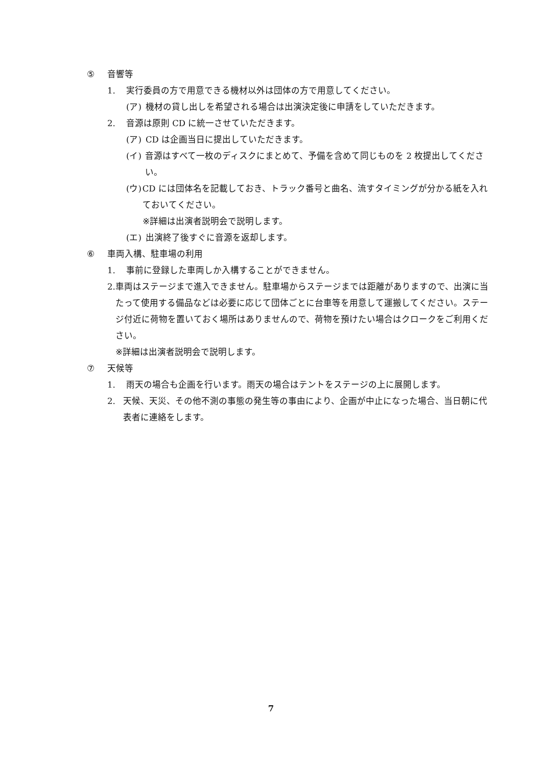⑤ 音響等
1. 実行委員の方で用意できる機材以外は団体の方で用意してください。
(ア) 機材の貸し出しを希望される場合は出演決定後に申請をしていただきます。
2. 音源は原則 CD に統一させていただきます。
(ア) CD は企画当日に提出していただきます。
(イ) 音源はすべて一枚のディスクにまとめて、予備を含めて同じものを 2 枚提出してください。
(ウ) CD には団体名を記載しておき、トラック番号と曲名、流すタイミングが分かる紙を入れておいてください。
※詳細は出演者説明会で説明します。
(エ) 出演終了後すぐに音源を返却します。
⑥ 車両入構、駐車場の利用
1. 事前に登録した車両しか入構することができません。
2. 車両はステージまで進入できません。駐車場からステージまでは距離がありますので、出演に当たって使用する備品などは必要に応じて団体ごとに台車等を用意して運搬してください。ステージ付近に荷物を置いておく場所はありませんので、荷物を預けたい場合はクロークをご利用ください。
※詳細は出演者説明会で説明します。
⑦ 天候等
1. 雨天の場合も企画を行います。雨天の場合はテントをステージの上に展開します。
2. 天候、天災、その他不測の事態の発生等の事由により、企画が中止になった場合、当日朝に代表者に連絡をします。
7